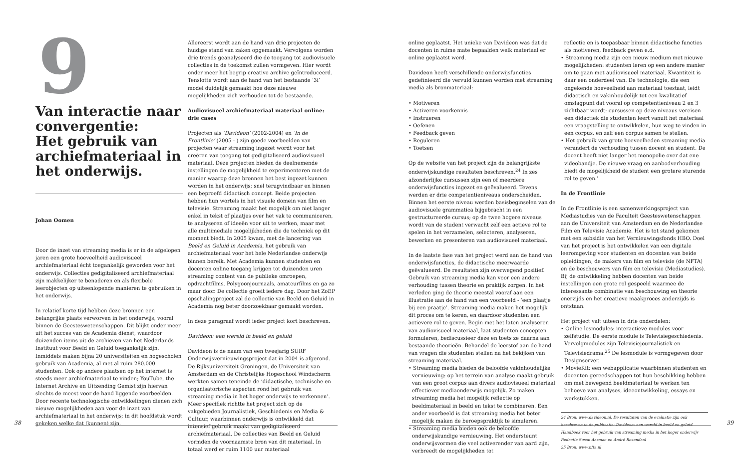9
Van interactie naar convergentie:
Het gebruik van archiefmateriaal in het onderwijs.
Johan Oomen
Door de inzet van streaming media is er in de afgelopen jaren een grote hoeveelheid audiovisueel archiefmateriaal écht toegankelijk geworden voor het onderwijs. Collecties gedigitaliseerd archiefmateriaal zijn makkelijker te benaderen en als flexibele leerobjecten op uiteenlopende manieren te gebruiken in het onderwijs.
In relatief korte tijd hebben deze bronnen een belangrijke plaats verworven in het onderwijs, vooral binnen de Geesteswetenschappen. Dit blijkt onder meer uit het succes van de Academia dienst, waardoor duizenden items uit de archieven van het Nederlands Instituut voor Beeld en Geluid toegankelijk zijn. Inmiddels maken bijna 20 universiteiten en hogescholen gebruik van Academia, al met al ruim 280.000 studenten. Ook op andere plaatsen op het internet is steeds meer archiefmateriaal te vinden; YouTube, the Internet Archive en Uitzending Gemist zijn hiervan slechts de meest voor de hand liggende voorbeelden. Door recente technologische ontwikkelingen dienen zich nieuwe mogelijkheden aan voor de inzet van archiefmateriaal in het onderwijs; in dit hoofdstuk wordt gekeken welke dat (kunnen) zijn.
Allereerst wordt aan de hand van drie projecten de huidige stand van zaken opgemaakt. Vervolgens worden drie trends geanalyseerd die de toegang tot audiovisuele collecties in de toekomst zullen vormgeven. Hier wordt onder meer het begrip creative archive geïntroduceerd. Tenslotte wordt aan de hand van het bestaande ‘3i’ model duidelijk gemaakt hoe deze nieuwe mogelijkheden zich verhouden tot de bestaande.
Audiovisueel archiefmateriaal materiaal online: drie cases
Projecten als ‘Davideon’ (2002-2004) en ‘In de Frontlinie’ (2005 - ) zijn goede voorbeelden van projecten waar streaming ingezet wordt voor het creëren van toegang tot gedigitaliseerd audiovisueel materiaal. Deze projecten bieden de deelnemende instellingen de mogelijkheid te experimenteren met de manier waarop deze bronnen het best ingezet kunnen worden in het onderwijs; snel terugvindbaar en binnen een beproefd didactisch concept. Beide projecten hebben hun wortels in het visuele domein van film en televisie. Streaming maakt het mogelijk om niet langer enkel in tekst of plaatjes over het vak te communiceren, te analyseren of ideeën voor uit te werken, maar met alle multimediale mogelijkheden die de techniek op dit moment biedt. In 2005 kwam, met de lancering van Beeld en Geluid in Academia, het gebruik van archiefmateriaal voor het hele Nederlandse onderwijs binnen bereik. Met Academia kunnen studenten en docenten online toegang krijgen tot duizenden uren streaming content van de publieke omroepen, opdrachtfilms, Polygoonjournaals, amateurfilms en ga zo maar door. De collectie groeit iedere dag. Door het ZoEP opschalingproject zal de collectie van Beeld en Geluid in Academia nog beter doorzoekbaar gemaakt worden.
In deze paragraaf wordt ieder project kort beschreven.
Davideon: een wereld in beeld en geluid
Davideon is de naam van een tweejarig SURF Onderwijsvernieuwingsproject dat in 2004 is afgerond. De Rijksuniversiteit Groningen, de Universiteit van Amsterdam en de Christelijke Hogeschool Windscherm werkten samen teneinde de ‘didactische, technische en organisatorische aspecten rond het gebruik van streaming media in het hoger onderwijs te verkennen’. Meer specifiek richtte het project zich op de vakgebieden Journalistiek, Geschiedenis en Media & Cultuur, waarbinnen onderwijs is ontwikkeld dat intensief gebruik maakt van gedigitaliseerd archiefmateriaal. De collecties van Beeld en Geluid vormden de voornaamste bron van dit materiaal. In totaal werd er ruim 1100 uur materiaal
online geplaatst. Het unieke van Davideon was dat de docenten in ruime mate bepaalden welk materiaal er online geplaatst werd.
Davideon heeft verschillende onderwijsfuncties gedefinieerd die vervuld kunnen worden met streaming media als bronmateriaal:
• Motiveren
• Activeren voorkennis
• Instrueren
• Oefenen
• Feedback geven
• Reguleren
• Toetsen
Op de website van het project zijn de belangrijkste onderwijskundige resultaten beschreven.<sup>24</sup> In zes afzonderlijke cursussen zijn een of meerdere onderwijsfuncties ingezet en geëvalueerd. Tevens werden er drie competentieniveaus onderscheiden. Binnen het eerste niveau werden basisbeginselen van de audiovisuele grammatica bijgebracht in een gestructureerde cursus; op de twee hogere niveaus wordt van de student verwacht zelf een actieve rol te spelen in het verzamelen, selecteren, analyseren, bewerken en presenteren van audiovisueel materiaal.
In de laatste fase van het project werd aan de hand van onderwijsfuncties, de didactische meerwaarde geëvalueerd. De resultaten zijn overwegend positief. Gebruik van streaming media kan voor een andere verhouding tussen theorie en praktijk zorgen. In het verleden ging de theorie meestal vooraf aan een illustratie aan de hand van een voorbeeld - ‘een plaatje bij een praatje’. Streaming media maken het mogelijk dit proces om te keren, en daardoor studenten een actievere rol te geven. Begin met het laten analyseren van audiovisueel materiaal, laat studenten concepten formuleren, bediscussieer deze en toets ze daarna aan bestaande theorieën. Behandel de leerstof aan de hand van vragen die studenten stellen na het bekijken van streaming materiaal.
• Streaming media bieden de beloofde vakinhoudelijke vernieuwing: op het terrein van analyse maakt gebruik van een groot corpus aan divers audiovisueel materiaal effectiever mediaonderwijs mogelijk. Zo maken streaming media het mogelijk reflectie op beeldmateriaal in beeld en tekst te combineren. Een ander voorbeeld is dat streaming media het beter mogelijk maken de beroepspraktijk te simuleren.
• Streaming media bieden ook de beloofde onderwijskundige vernieuwing. Het ondersteunt onderwijsvormen die veel activerender van aard zijn, verbreedt de mogelijkheden tot
reflectie en is toepasbaar binnen didactische functies als motiveren, feedback geven e.d.
• Streaming media zijn een nieuw medium met nieuwe mogelijkheden: studenten leren op een andere manier om te gaan met audiovisueel materiaal. Kwantiteit is daar een onderdeel van. De technologie, die een ongekende hoeveelheid aan materiaal toestaat, leidt didactisch en vakinhoudelijk tot een kwalitatief omslagpunt dat vooral op competentieniveau 2 en 3 zichtbaar wordt: cursussen op deze niveaus vereisen een didactiek die studenten leert vanuit het materiaal een vraagstelling te ontwikkelen, hun weg te vinden in een corpus, en zelf een corpus samen te stellen.
• Het gebruik van grote hoeveelheden streaming media verandert de verhouding tussen docent en student. De docent heeft niet langer het monopolie over dat ene videobandje. De nieuwe vraag en aanbodverhouding biedt de mogelijkheid de student een grotere sturende rol te geven.’
In de Frontlinie
In de Frontlinie is een samenwerkingsproject van Mediastudies van de Faculteit Geesteswetenschappen aan de Universiteit van Amsterdam en de Nederlandse Film en Televisie Academie. Het is tot stand gekomen met een subsidie van het Vernieuwingsfonds HBO. Doel van het project is het ontwikkelen van een digitale leeromgeving voor studenten en docenten van beide opleidingen, de makers van film en televisie (de NFTA) en de beschouwers van film en televisie (Mediastudies). Bij de ontwikkeling hebben docenten van beide instellingen een grote rol gespeeld waarmee de interessante combinatie van beschouwing en theorie enerzijds en het creatieve maakproces anderzijds is ontstaan.
Het project valt uiteen in drie onderdelen:
• Online lesmodules: interactieve modules voor zelfstudie. De eerste module is Televisiegeschiedenis. Vervolgmodules zijn Televisiejournalistiek en Televisiedrama.<sup>25</sup> De lesmodule is vormgegeven door Designserver.
• MovieKit: een webapplicatie waarbinnen studenten en docenten gereedschappen tot hun beschikking hebben om met bewegend beeldmateriaal te werken ten behoeve van analyses, ideeontwikkeling, essays en werkstukken.
24 Bron: www.davideon.nl. De resultaten van de evaluatie zijn ook beschreven in de publicatie: Davideon: een wereld in beeld en geluid. Handboek voor het gebruik van streaming media in het hoger onderwijs Redactie Susan Aasman en André Rosendaal
25 Bron: www.nfta.nl
38 39